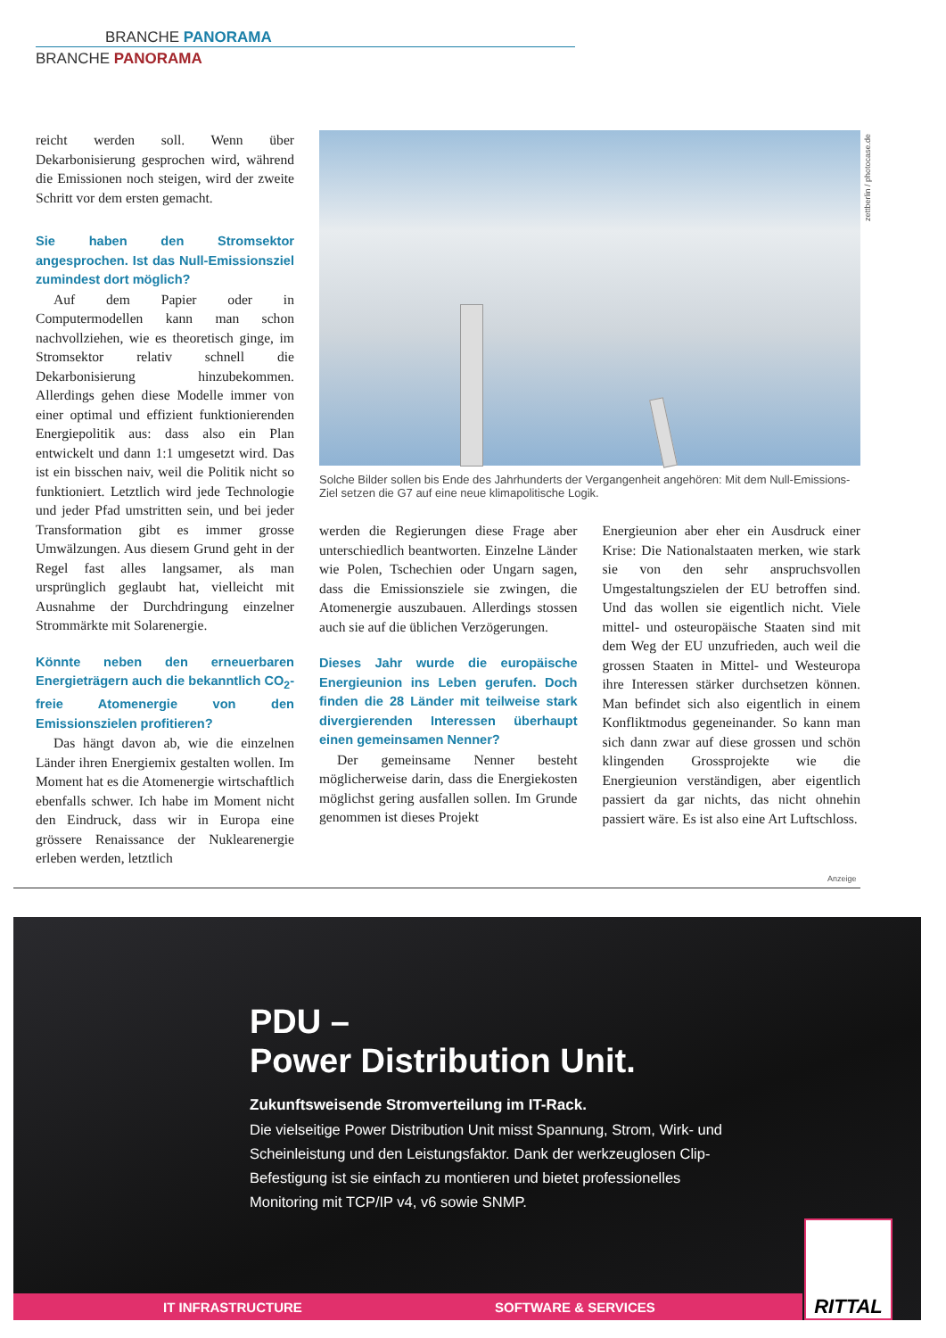BRANCHE PANORAMA
BRANCHE PANORAMA
zettberlin / photocase.de
reicht werden soll. Wenn über Dekarbonisierung gesprochen wird, während die Emissionen noch steigen, wird der zweite Schritt vor dem ersten gemacht.
Sie haben den Stromsektor angesprochen. Ist das Null-Emissionsziel zumindest dort möglich?
Auf dem Papier oder in Computermodellen kann man schon nachvollziehen, wie es theoretisch ginge, im Stromsektor relativ schnell die Dekarbonisierung hinzubekommen. Allerdings gehen diese Modelle immer von einer optimal und effizient funktionierenden Energiepolitik aus: dass also ein Plan entwickelt und dann 1:1 umgesetzt wird. Das ist ein bisschen naiv, weil die Politik nicht so funktioniert. Letztlich wird jede Technologie und jeder Pfad umstritten sein, und bei jeder Transformation gibt es immer grosse Umwälzungen. Aus diesem Grund geht in der Regel fast alles langsamer, als man ursprünglich geglaubt hat, vielleicht mit Ausnahme der Durchdringung einzelner Strommärkte mit Solarenergie.
Könnte neben den erneuerbaren Energieträgern auch die bekanntlich CO<sub>2</sub>-freie Atomenergie von den Emissionszielen profitieren?
Das hängt davon ab, wie die einzelnen Länder ihren Energiemix gestalten wollen. Im Moment hat es die Atomenergie wirtschaftlich ebenfalls schwer. Ich habe im Moment nicht den Eindruck, dass wir in Europa eine grössere Renaissance der Nuklearenergie erleben werden, letztlich
Solche Bilder sollen bis Ende des Jahrhunderts der Vergangenheit angehören: Mit dem Null-Emissions-Ziel setzen die G7 auf eine neue klimapolitische Logik.
werden die Regierungen diese Frage aber unterschiedlich beantworten. Einzelne Länder wie Polen, Tschechien oder Ungarn sagen, dass die Emissionsziele sie zwingen, die Atomenergie auszubauen. Allerdings stossen auch sie auf die üblichen Verzögerungen.
Dieses Jahr wurde die europäische Energieunion ins Leben gerufen. Doch finden die 28 Länder mit teilweise stark divergierenden Interessen überhaupt einen gemeinsamen Nenner?
Der gemeinsame Nenner besteht möglicherweise darin, dass die Energiekosten möglichst gering ausfallen sollen. Im Grunde genommen ist dieses Projekt
Energieunion aber eher ein Ausdruck einer Krise: Die Nationalstaaten merken, wie stark sie von den sehr anspruchsvollen Umgestaltungszielen der EU betroffen sind. Und das wollen sie eigentlich nicht. Viele mittel- und osteuropäische Staaten sind mit dem Weg der EU unzufrieden, auch weil die grossen Staaten in Mittel- und Westeuropa ihre Interessen stärker durchsetzen können. Man befindet sich also eigentlich in einem Konfliktmodus gegeneinander. So kann man sich dann zwar auf diese grossen und schön klingenden Grossprojekte wie die Energieunion verständigen, aber eigentlich passiert da gar nichts, das nicht ohnehin passiert wäre. Es ist also eine Art Luftschloss.
Anzeige
PDU –
Power Distribution Unit.
Zukunftsweisende Stromverteilung im IT-Rack.
Die vielseitige Power Distribution Unit misst Spannung, Strom, Wirk- und Scheinleistung und den Leistungsfaktor. Dank der werkzeuglosen Clip-Befestigung ist sie einfach zu montieren und bietet professionelles Monitoring mit TCP/IP v4, v6 sowie SNMP.
IT INFRASTRUCTURE SOFTWARE & SERVICES RITTAL